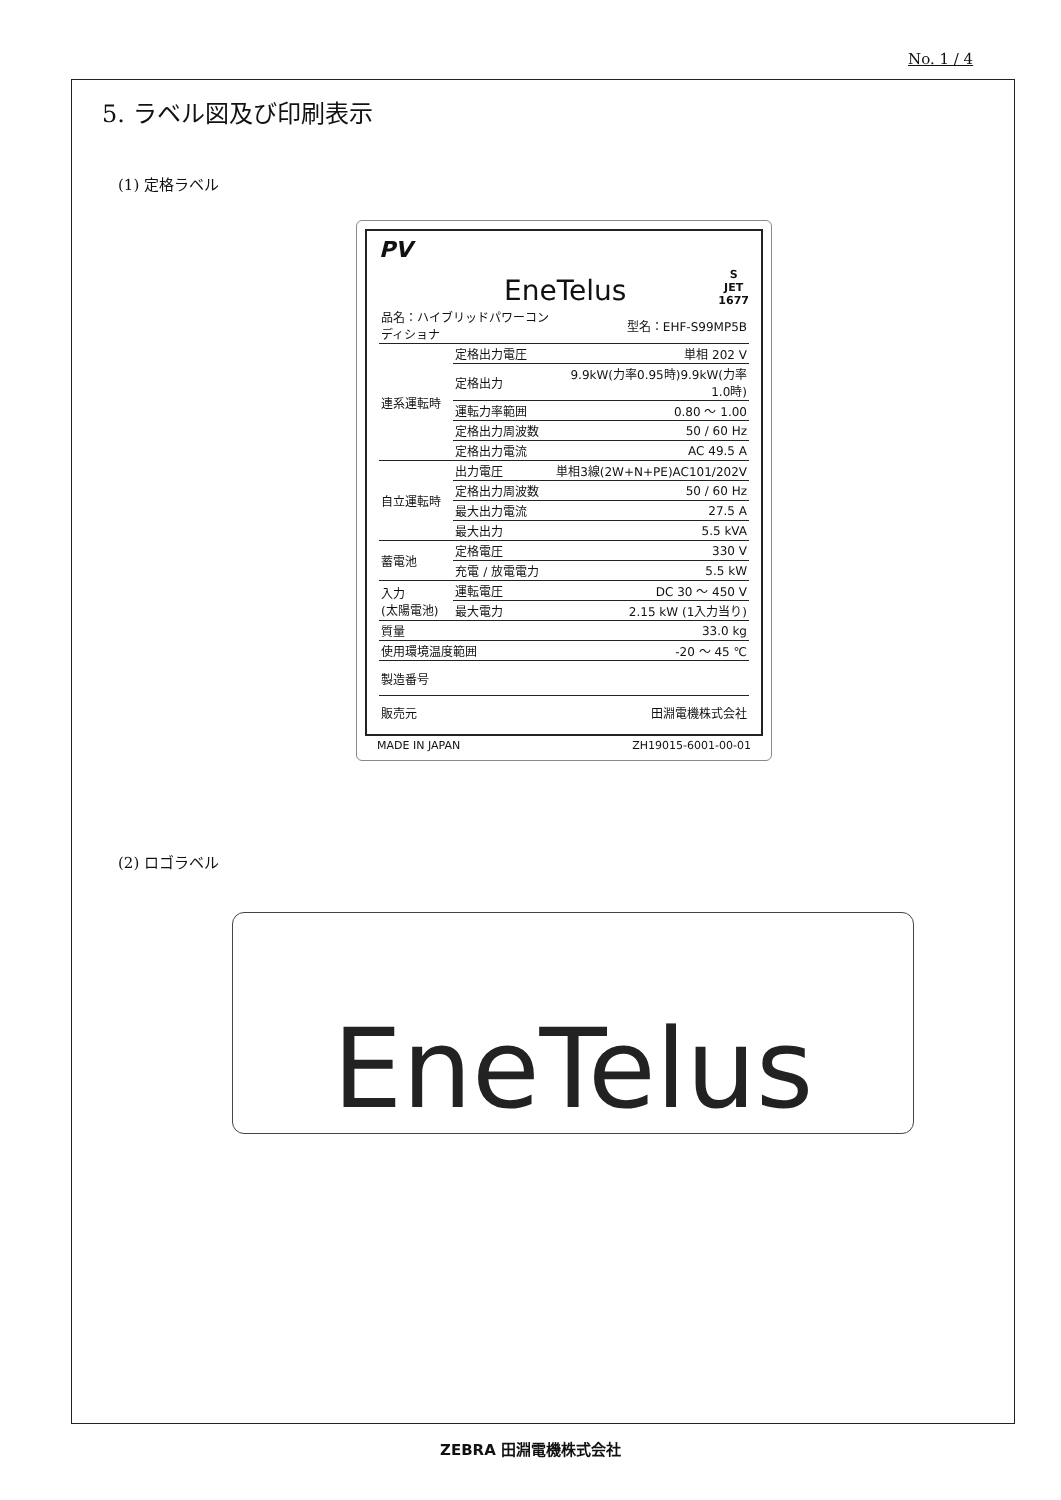No. 1 / 4
5. ラベル図及び印刷表示
(1) 定格ラベル
PV EneTelus S
JET
1677
| 品名：ハイブリッドパワーコンディショナ | | 型名：EHF-S99MP5B |
| 連系運転時 | 定格出力電圧 | 単相 202 V |
| | 定格出力 | 9.9kW(力率0.95時)9.9kW(力率1.0時) |
| | 運転力率範囲 | 0.80 ～ 1.00 |
| | 定格出力周波数 | 50 / 60 Hz |
| | 定格出力電流 | AC 49.5 A |
| 自立運転時 | 出力電圧 | 単相3線(2W+N+PE)AC101/202V |
| | 定格出力周波数 | 50 / 60 Hz |
| | 最大出力電流 | 27.5 A |
| | 最大出力 | 5.5 kVA |
| 蓄電池 | 定格電圧 | 330 V |
| | 充電 / 放電電力 | 5.5 kW |
| 入力 (太陽電池) | 運転電圧 | DC 30 ～ 450 V |
| | 最大電力 | 2.15 kW (1入力当り) |
| 質量 | | 33.0 kg |
| 使用環境温度範囲 | | -20 ～ 45 ℃ |
| 製造番号 | | |
| 販売元 | | 田淵電機株式会社 |
MADE IN JAPAN ZH19015-6001-00-01
(2) ロゴラベル
EneTelus
ZEBRA 田淵電機株式会社